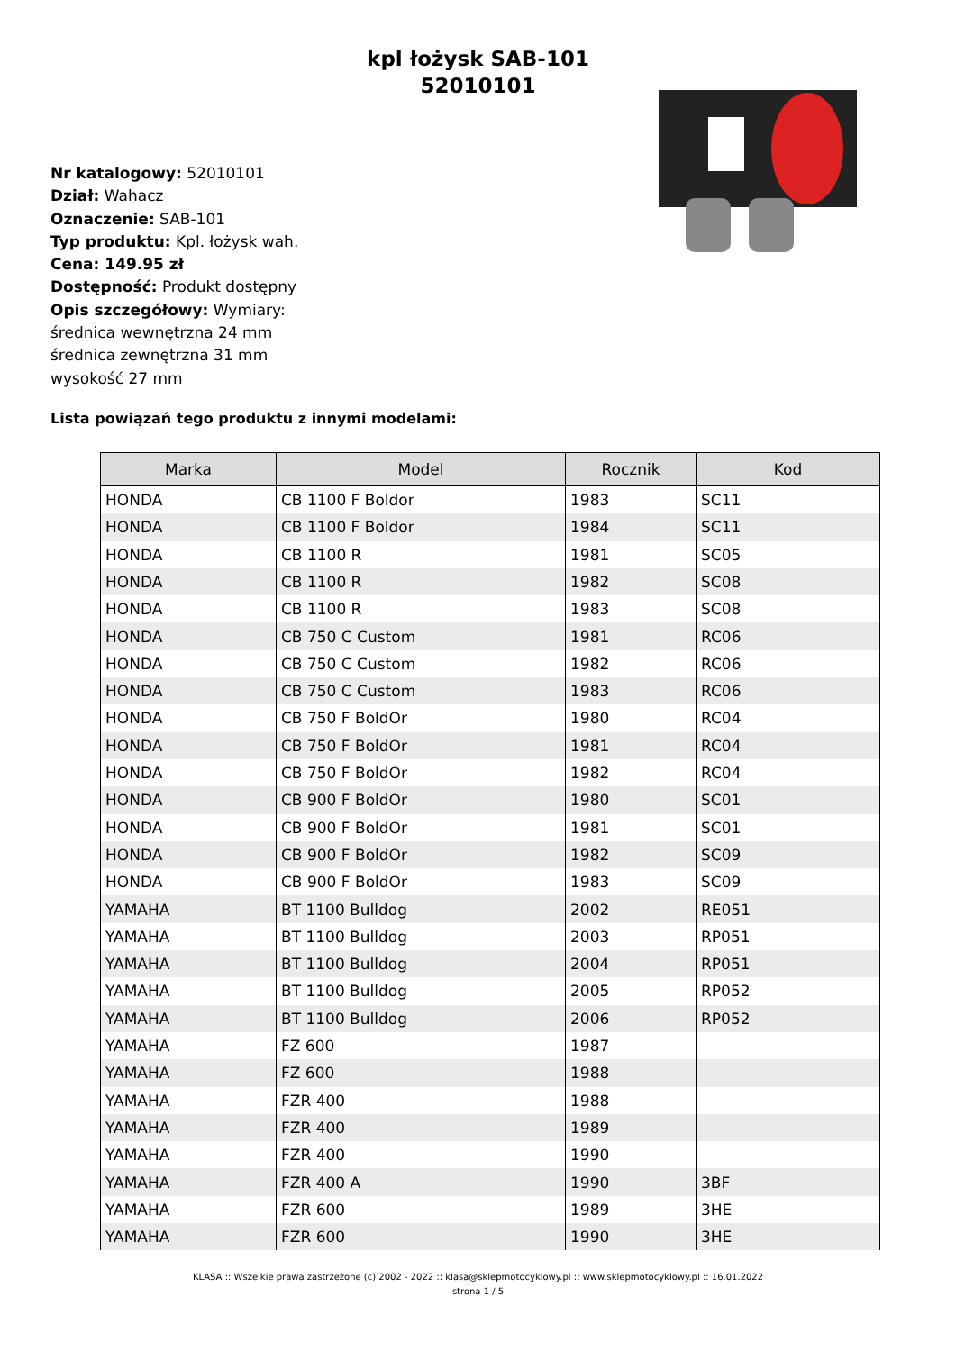kpl łożysk SAB-101
52010101
Nr katalogowy: 52010101
Dział: Wahacz
Oznaczenie: SAB-101
Typ produktu: Kpl. łożysk wah.
Cena: 149.95 zł
Dostępność: Produkt dostępny
Opis szczegółowy: Wymiary:
średnica wewnętrzna 24 mm
średnica zewnętrzna 31 mm
wysokość 27 mm
Lista powiązań tego produktu z innymi modelami:
| Marka | Model | Rocznik | Kod |
| --- | --- | --- | --- |
| HONDA | CB 1100 F Boldor | 1983 | SC11 |
| HONDA | CB 1100 F Boldor | 1984 | SC11 |
| HONDA | CB 1100 R | 1981 | SC05 |
| HONDA | CB 1100 R | 1982 | SC08 |
| HONDA | CB 1100 R | 1983 | SC08 |
| HONDA | CB 750 C Custom | 1981 | RC06 |
| HONDA | CB 750 C Custom | 1982 | RC06 |
| HONDA | CB 750 C Custom | 1983 | RC06 |
| HONDA | CB 750 F BoldOr | 1980 | RC04 |
| HONDA | CB 750 F BoldOr | 1981 | RC04 |
| HONDA | CB 750 F BoldOr | 1982 | RC04 |
| HONDA | CB 900 F BoldOr | 1980 | SC01 |
| HONDA | CB 900 F BoldOr | 1981 | SC01 |
| HONDA | CB 900 F BoldOr | 1982 | SC09 |
| HONDA | CB 900 F BoldOr | 1983 | SC09 |
| YAMAHA | BT 1100 Bulldog | 2002 | RE051 |
| YAMAHA | BT 1100 Bulldog | 2003 | RP051 |
| YAMAHA | BT 1100 Bulldog | 2004 | RP051 |
| YAMAHA | BT 1100 Bulldog | 2005 | RP052 |
| YAMAHA | BT 1100 Bulldog | 2006 | RP052 |
| YAMAHA | FZ 600 | 1987 | |
| YAMAHA | FZ 600 | 1988 | |
| YAMAHA | FZR 400 | 1988 | |
| YAMAHA | FZR 400 | 1989 | |
| YAMAHA | FZR 400 | 1990 | |
| YAMAHA | FZR 400 A | 1990 | 3BF |
| YAMAHA | FZR 600 | 1989 | 3HE |
| YAMAHA | FZR 600 | 1990 | 3HE |
KLASA :: Wszelkie prawa zastrzeżone (c) 2002 - 2022 :: klasa@sklepmotocyklowy.pl :: www.sklepmotocyklowy.pl :: 16.01.2022
strona 1 / 5